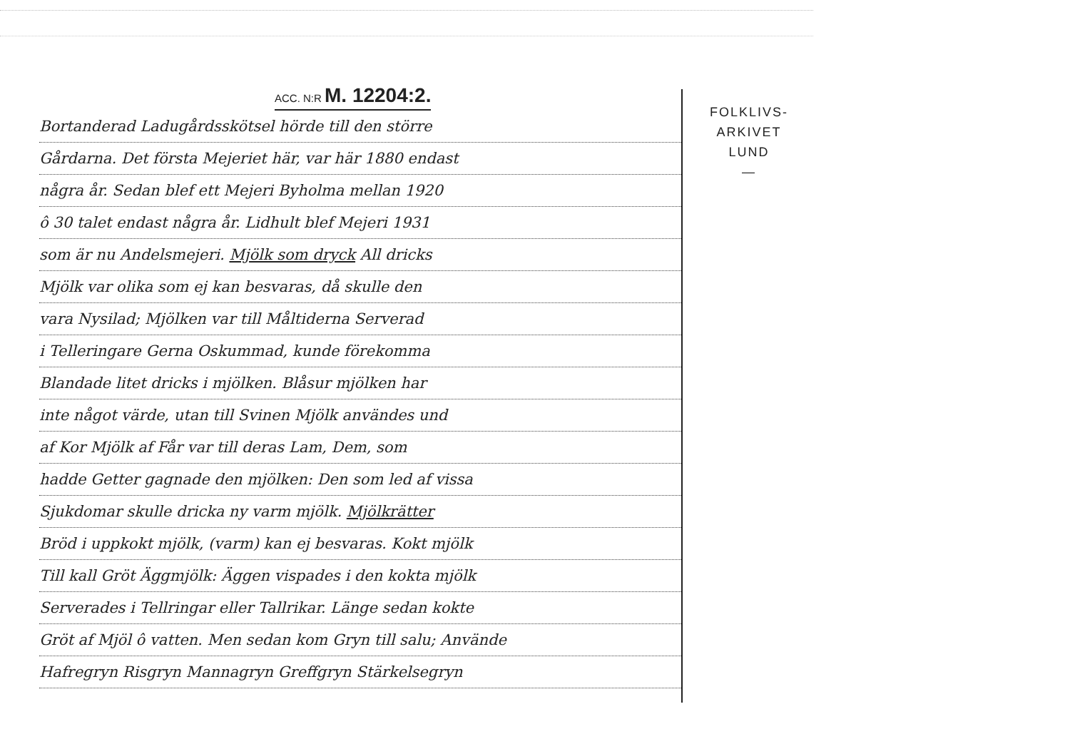ACC. N:R M. 12204:2.
Bortanderad Ladugårdsskötsel hörde till den större
Gårdarna. Det första Mejeriet här, var här 1880 endast
några år. Sedan blef ett Mejeri Byholma mellan 1920
ô 30 talet endast några år. Lidhult blef Mejeri 1931
som är nu Andelsmejeri. Mjölk som dryck All dricks
Mjölk var olika som ej kan besvaras, då skulle den
vara Nysilad; Mjölken var till Måltiderna Serverad
i Telleringare Gerna Oskummad, kunde förekomma
Blandade litet dricks i mjölken. Blåsur mjölken har
inte något värde, utan till Svinen Mjölk användes und
af Kor Mjölk af Får var till deras Lam, Dem, som
hadde Getter gagnade den mjölken: Den som led af vissa
Sjukdomar skulle dricka ny varm mjölk. Mjölkrätter
Bröd i uppkokt mjölk, (varm) kan ej besvaras. Kokt mjölk
Till kall Gröt Äggmjölk: Äggen vispades i den kokta mjölk
Serverades i Tellringar eller Tallrikar. Länge sedan kokte
Gröt af Mjöl ô vatten. Men sedan kom Gryn till salu; Använde
Hafregryn Risgryn Mannagryn Greffgryn Stärkelsegryn
FOLKLIVS-
ARKIVET
LUND
—